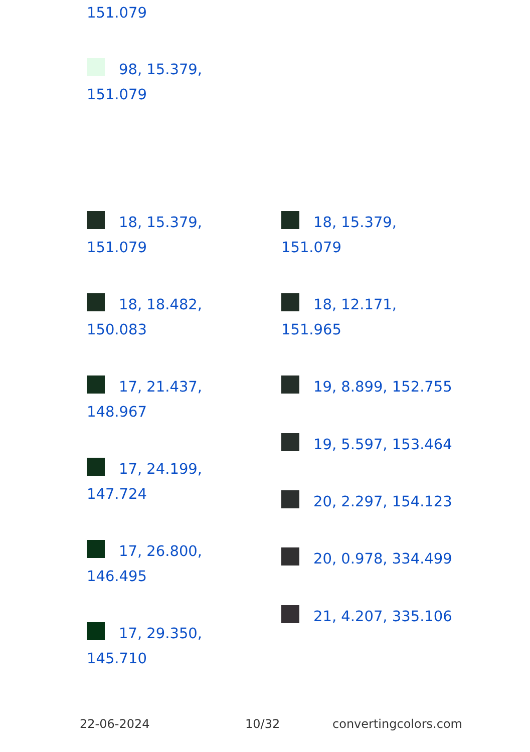151.079
98, 15.379, 151.079
18, 15.379, 151.079
18, 18.482, 150.083
17, 21.437, 148.967
17, 24.199, 147.724
17, 26.800, 146.495
17, 29.350, 145.710
18, 15.379, 151.079
18, 12.171, 151.965
19, 8.899, 152.755
19, 5.597, 153.464
20, 2.297, 154.123
20, 0.978, 334.499
21, 4.207, 335.106
22-06-2024 10/32 convertingcolors.com